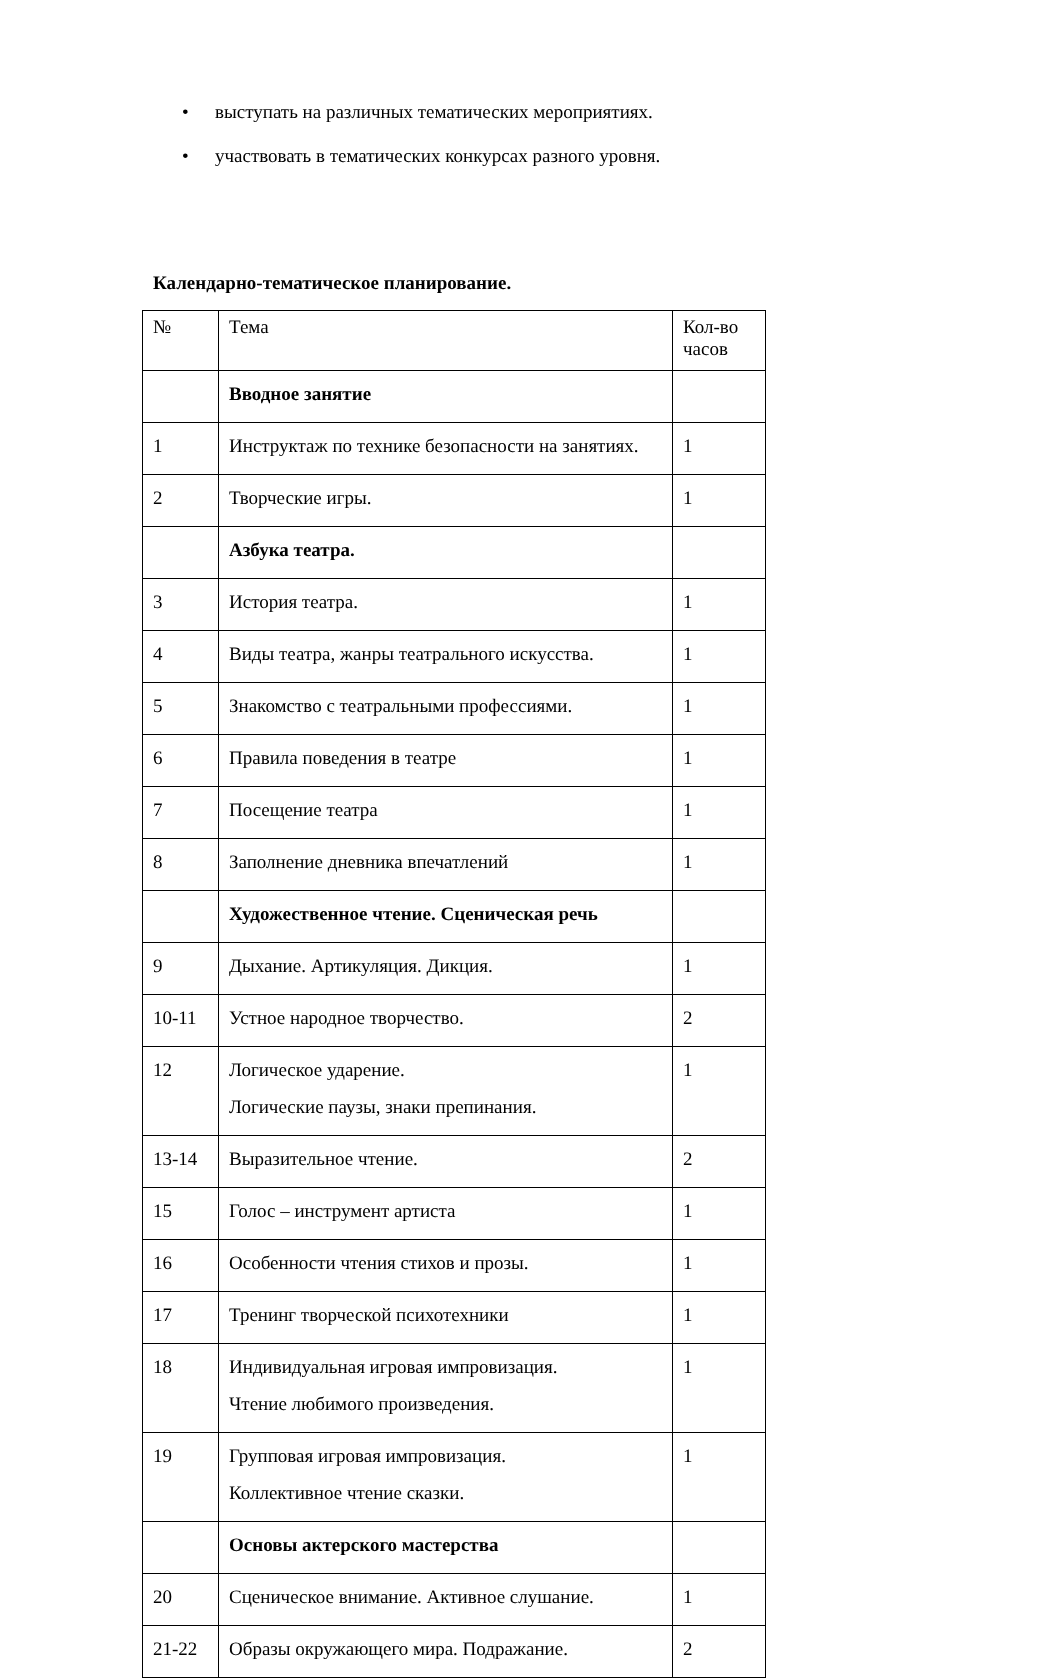• выступать на различных тематических мероприятиях.
• участвовать в тематических конкурсах разного уровня.
Календарно-тематическое планирование.
| № | Тема | Кол-во часов |
| | Вводное занятие | |
| 1 | Инструктаж по технике безопасности на занятиях. | 1 |
| 2 | Творческие игры. | 1 |
| | Азбука театра. | |
| 3 | История театра. | 1 |
| 4 | Виды театра, жанры театрального искусства. | 1 |
| 5 | Знакомство с театральными профессиями. | 1 |
| 6 | Правила поведения в театре | 1 |
| 7 | Посещение театра | 1 |
| 8 | Заполнение дневника впечатлений | 1 |
| | Художественное чтение. Сценическая речь | |
| 9 | Дыхание. Артикуляция. Дикция. | 1 |
| 10-11 | Устное народное творчество. | 2 |
| 12 | Логическое ударение. Логические паузы, знаки препинания. | 1 |
| 13-14 | Выразительное чтение. | 2 |
| 15 | Голос – инструмент артиста | 1 |
| 16 | Особенности чтения стихов и прозы. | 1 |
| 17 | Тренинг творческой психотехники | 1 |
| 18 | Индивидуальная игровая импровизация. Чтение любимого произведения. | 1 |
| 19 | Групповая игровая импровизация. Коллективное чтение сказки. | 1 |
| | Основы актерского мастерства | |
| 20 | Сценическое внимание. Активное слушание. | 1 |
| 21-22 | Образы окружающего мира. Подражание. | 2 |